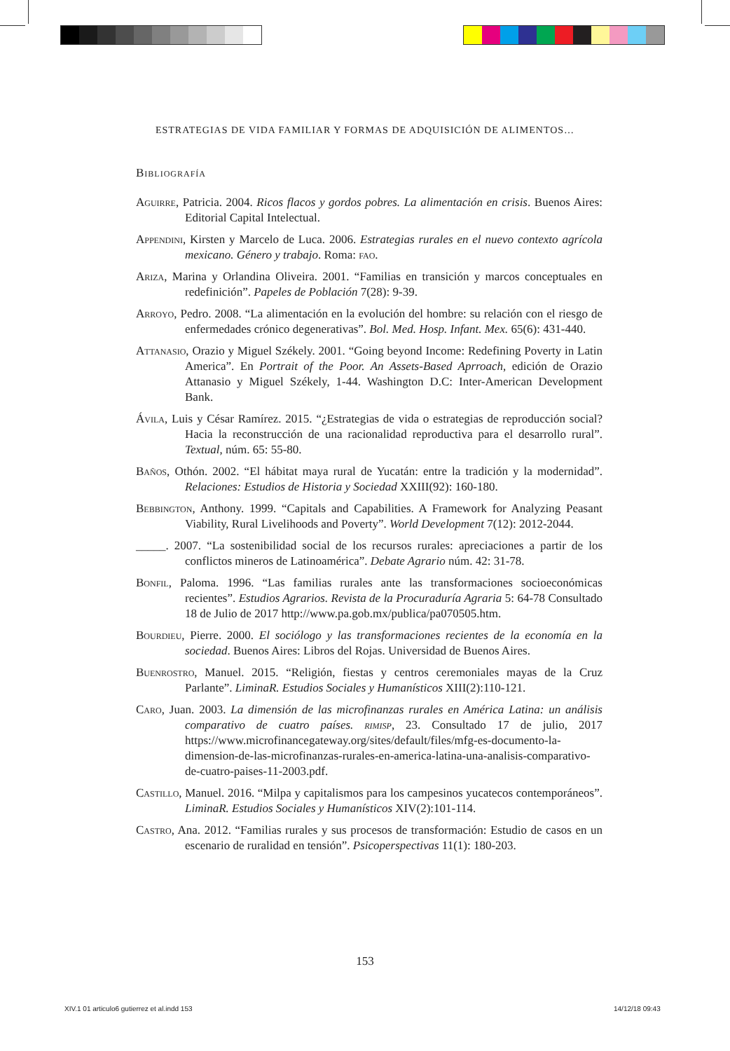ESTRATEGIAS DE VIDA FAMILIAR Y FORMAS DE ADQUISICIÓN DE ALIMENTOS…
Bibliografía
Aguirre, Patricia. 2004. Ricos flacos y gordos pobres. La alimentación en crisis. Buenos Aires: Editorial Capital Intelectual.
Appendini, Kirsten y Marcelo de Luca. 2006. Estrategias rurales en el nuevo contexto agrícola mexicano. Género y trabajo. Roma: fao.
Ariza, Marina y Orlandina Oliveira. 2001. “Familias en transición y marcos conceptuales en redefinición”. Papeles de Población 7(28): 9-39.
Arroyo, Pedro. 2008. “La alimentación en la evolución del hombre: su relación con el riesgo de enfermedades crónico degenerativas”. Bol. Med. Hosp. Infant. Mex. 65(6): 431-440.
Attanasio, Orazio y Miguel Székely. 2001. “Going beyond Income: Redefining Poverty in Latin America”. En Portrait of the Poor. An Assets-Based Aprroach, edición de Orazio Attanasio y Miguel Székely, 1-44. Washington D.C: Inter-American Development Bank.
Ávila, Luis y César Ramírez. 2015. “¿Estrategias de vida o estrategias de reproducción social? Hacia la reconstrucción de una racionalidad reproductiva para el desarrollo rural”. Textual, núm. 65: 55-80.
Baños, Othón. 2002. “El hábitat maya rural de Yucatán: entre la tradición y la modernidad”. Relaciones: Estudios de Historia y Sociedad XXIII(92): 160-180.
Bebbington, Anthony. 1999. “Capitals and Capabilities. A Framework for Analyzing Peasant Viability, Rural Livelihoods and Poverty”. World Development 7(12): 2012-2044.
_____. 2007. “La sostenibilidad social de los recursos rurales: apreciaciones a partir de los conflictos mineros de Latinoamérica”. Debate Agrario núm. 42: 31-78.
Bonfil, Paloma. 1996. “Las familias rurales ante las transformaciones socioeconómicas recientes”. Estudios Agrarios. Revista de la Procuraduría Agraria 5: 64-78 Consultado 18 de Julio de 2017 http://www.pa.gob.mx/publica/pa070505.htm.
Bourdieu, Pierre. 2000. El sociólogo y las transformaciones recientes de la economía en la sociedad. Buenos Aires: Libros del Rojas. Universidad de Buenos Aires.
Buenrostro, Manuel. 2015. “Religión, fiestas y centros ceremoniales mayas de la Cruz Parlante”. LiminaR. Estudios Sociales y Humanísticos XIII(2):110-121.
Caro, Juan. 2003. La dimensión de las microfinanzas rurales en América Latina: un análisis comparativo de cuatro países. rimisp, 23. Consultado 17 de julio, 2017 https://www.microfinancegateway.org/sites/default/files/mfg-es-documento-la-dimension-de-las-microfinanzas-rurales-en-america-latina-una-analisis-comparativo-de-cuatro-paises-11-2003.pdf.
Castillo, Manuel. 2016. “Milpa y capitalismos para los campesinos yucatecos contemporáneos”. LiminaR. Estudios Sociales y Humanísticos XIV(2):101-114.
Castro, Ana. 2012. “Familias rurales y sus procesos de transformación: Estudio de casos en un escenario de ruralidad en tensión”. Psicoperspectivas 11(1): 180-203.
153
XIV.1 01 articulo6 gutierrez et al.indd 153
14/12/18 09:43